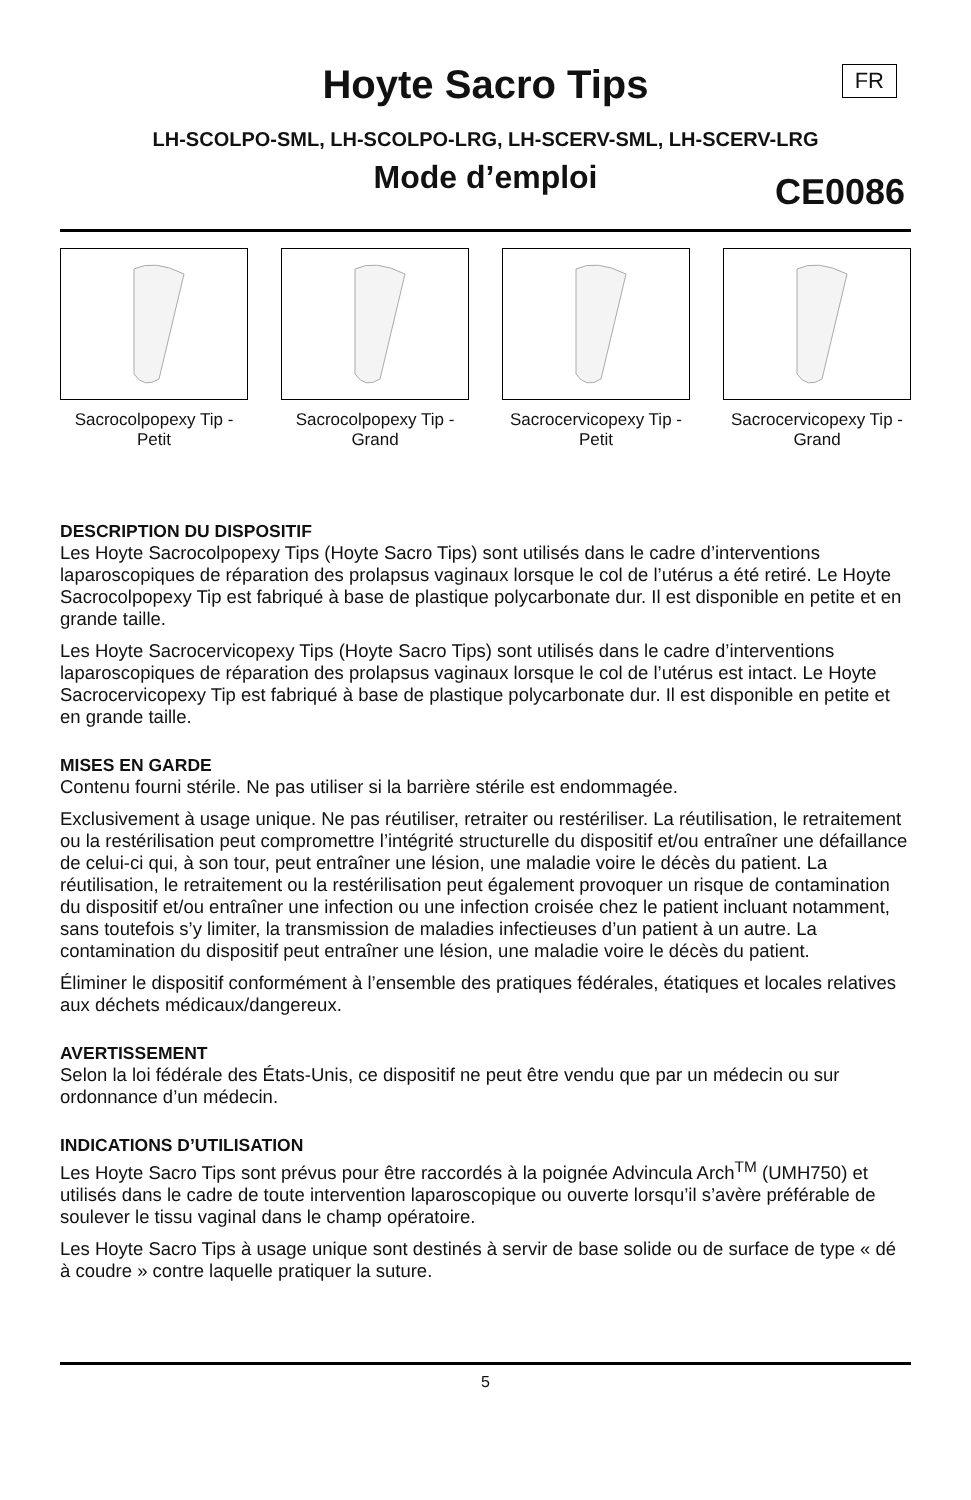Hoyte Sacro Tips
FR
LH-SCOLPO-SML, LH-SCOLPO-LRG, LH-SCERV-SML, LH-SCERV-LRG
Mode d’emploi CE0086
Sacrocolpopexy Tip - Petit
Sacrocolpopexy Tip - Grand
Sacrocervicopexy Tip - Petit
Sacrocervicopexy Tip - Grand
DESCRIPTION DU DISPOSITIF
Les Hoyte Sacrocolpopexy Tips (Hoyte Sacro Tips) sont utilisés dans le cadre d’interventions laparoscopiques de réparation des prolapsus vaginaux lorsque le col de l’utérus a été retiré. Le Hoyte Sacrocolpopexy Tip est fabriqué à base de plastique polycarbonate dur. Il est disponible en petite et en grande taille.
Les Hoyte Sacrocervicopexy Tips (Hoyte Sacro Tips) sont utilisés dans le cadre d’interventions laparoscopiques de réparation des prolapsus vaginaux lorsque le col de l’utérus est intact. Le Hoyte Sacrocervicopexy Tip est fabriqué à base de plastique polycarbonate dur. Il est disponible en petite et en grande taille.
MISES EN GARDE
Contenu fourni stérile. Ne pas utiliser si la barrière stérile est endommagée.
Exclusivement à usage unique. Ne pas réutiliser, retraiter ou restériliser. La réutilisation, le retraitement ou la restérilisation peut compromettre l’intégrité structurelle du dispositif et/ou entraîner une défaillance de celui-ci qui, à son tour, peut entraîner une lésion, une maladie voire le décès du patient. La réutilisation, le retraitement ou la restérilisation peut également provoquer un risque de contamination du dispositif et/ou entraîner une infection ou une infection croisée chez le patient incluant notamment, sans toutefois s’y limiter, la transmission de maladies infectieuses d’un patient à un autre. La contamination du dispositif peut entraîner une lésion, une maladie voire le décès du patient.
Éliminer le dispositif conformément à l’ensemble des pratiques fédérales, étatiques et locales relatives aux déchets médicaux/dangereux.
AVERTISSEMENT
Selon la loi fédérale des États-Unis, ce dispositif ne peut être vendu que par un médecin ou sur ordonnance d’un médecin.
INDICATIONS D’UTILISATION
Les Hoyte Sacro Tips sont prévus pour être raccordés à la poignée Advincula Arch<sup>TM</sup> (UMH750) et utilisés dans le cadre de toute intervention laparoscopique ou ouverte lorsqu’il s’avère préférable de soulever le tissu vaginal dans le champ opératoire.
Les Hoyte Sacro Tips à usage unique sont destinés à servir de base solide ou de surface de type « dé à coudre » contre laquelle pratiquer la suture.
5